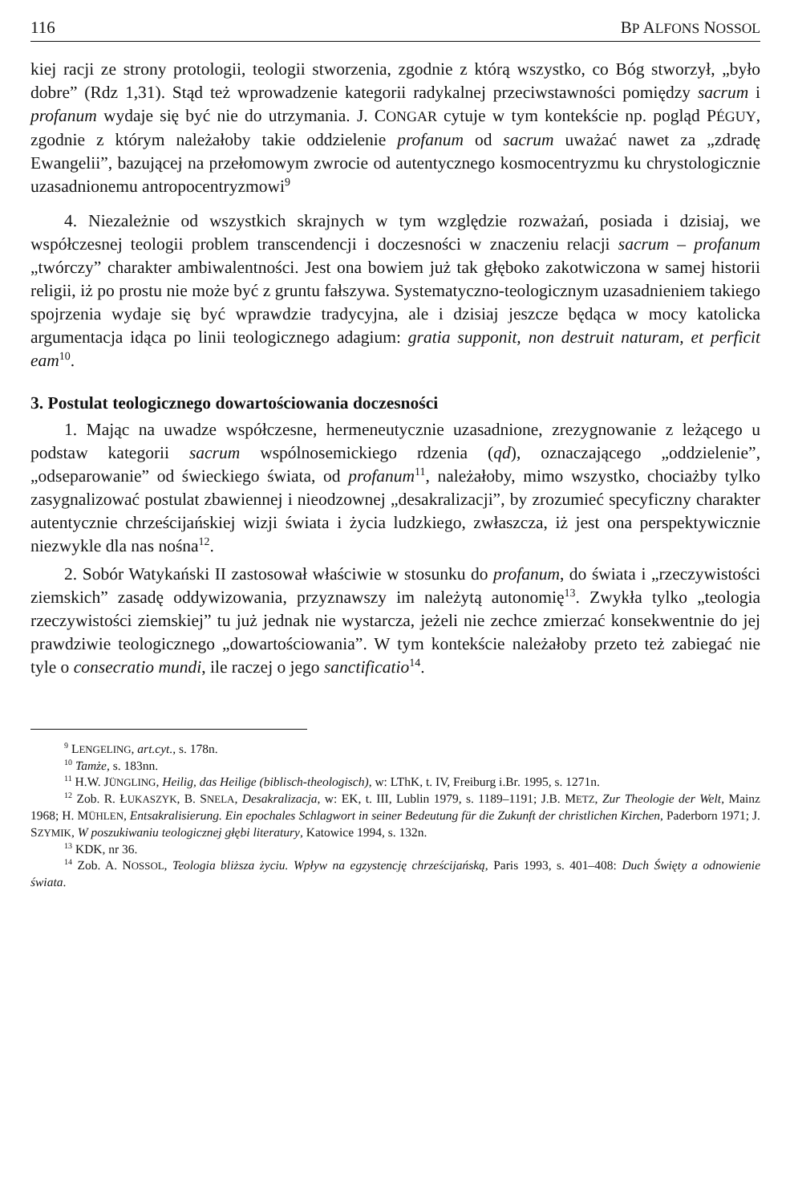116 BP ALFONS NOSSOL
kiej racji ze strony protologii, teologii stworzenia, zgodnie z którą wszystko, co Bóg stworzył, „było dobre” (Rdz 1,31). Stąd też wprowadzenie kategorii radykalnej przeciwstawności pomiędzy sacrum i profanum wydaje się być nie do utrzymania. J. CONGAR cytuje w tym kontekście np. pogląd PÉGUY, zgodnie z którym należałoby takie oddzielenie profanum od sacrum uważać nawet za „zdradę Ewangelii”, bazującej na przełomowym zwrocie od autentycznego kosmocentryzmu ku chrystologicznie uzasadnionemu antropocentryzmowi<sup>9</sup>
4. Niezależnie od wszystkich skrajnych w tym względzie rozważań, posiada i dzisiaj, we współczesnej teologii problem transcendencji i doczesności w znaczeniu relacji sacrum – profanum „twórczy” charakter ambiwalentności. Jest ona bowiem już tak głęboko zakotwiczona w samej historii religii, iż po prostu nie może być z gruntu fałszywa. Systematyczno-teologicznym uzasadnieniem takiego spojrzenia wydaje się być wprawdzie tradycyjna, ale i dzisiaj jeszcze będąca w mocy katolicka argumentacja idąca po linii teologicznego adagium: gratia supponit, non destruit naturam, et perficit eam<sup>10</sup>.
3. Postulat teologicznego dowartościowania doczesności
1. Mając na uwadze współczesne, hermeneutycznie uzasadnione, zrezygnowanie z leżącego u podstaw kategorii sacrum wspólnosemickiego rdzenia (qd), oznaczającego „oddzielenie”, „odseparowanie” od świeckiego świata, od profanum<sup>11</sup>, należałoby, mimo wszystko, chociażby tylko zasygnalizować postulat zbawiennej i nieodzownej „desakralizacji”, by zrozumieć specyficzny charakter autentycznie chrześcijańskiej wizji świata i życia ludzkiego, zwłaszcza, iż jest ona perspektywicznie niezwykle dla nas nośna<sup>12</sup>.
2. Sobór Watykański II zastosował właściwie w stosunku do profanum, do świata i „rzeczywistości ziemskich” zasadę oddywizowania, przyznawszy im należytą autonomię<sup>13</sup>. Zwykła tylko „teologia rzeczywistości ziemskiej” tu już jednak nie wystarcza, jeżeli nie zechce zmierzać konsekwentnie do jej prawdziwie teologicznego „dowartościowania”. W tym kontekście należałoby przeto też zabiegać nie tyle o consecratio mundi, ile raczej o jego sanctificatio<sup>14</sup>.
<sup>9</sup> LENGELING, art.cyt., s. 178n.
<sup>10</sup> Tamże, s. 183nn.
<sup>11</sup> H.W. JÜNGLING, Heilig, das Heilige (biblisch-theologisch), w: LThK, t. IV, Freiburg i.Br. 1995, s. 1271n.
<sup>12</sup> Zob. R. ŁUKASZYK, B. SNELA, Desakralizacja, w: EK, t. III, Lublin 1979, s. 1189–1191; J.B. METZ, Zur Theologie der Welt, Mainz 1968; H. MÜHLEN, Entsakralisierung. Ein epochales Schlagwort in seiner Bedeutung für die Zukunft der christlichen Kirchen, Paderborn 1971; J. SZYMIK, W poszukiwaniu teologicznej głębi literatury, Katowice 1994, s. 132n.
<sup>13</sup> KDK, nr 36.
<sup>14</sup> Zob. A. NOSSOL, Teologia bliższa życiu. Wpływ na egzystencję chrześcijańską, Paris 1993, s. 401–408: Duch Święty a odnowienie świata.